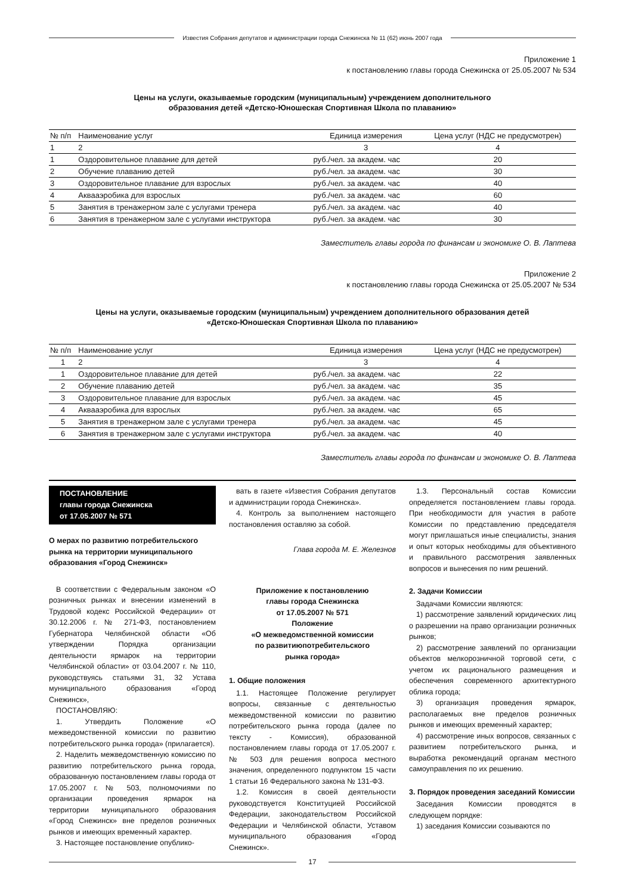Известия Собрания депутатов и администрации города Снежинска № 11 (62) июнь 2007 года
Приложение 1
к постановлению главы города Снежинска от 25.05.2007 № 534
Цены на услуги, оказываемые городским (муниципальным) учреждением дополнительного
образования детей «Детско-Юношеская Спортивная Школа по плаванию»
| № п/п | Наименование услуг | Единица измерения | Цена услуг (НДС не предусмотрен) |
| --- | --- | --- | --- |
| 1 | 2 | 3 | 4 |
| 1 | Оздоровительное плавание для детей | руб./чел. за академ. час | 20 |
| 2 | Обучение плаванию детей | руб./чел. за академ. час | 30 |
| 3 | Оздоровительное плавание для взрослых | руб./чел. за академ. час | 40 |
| 4 | Аквааэробика для взрослых | руб./чел. за академ. час | 60 |
| 5 | Занятия в тренажерном зале с услугами тренера | руб./чел. за академ. час | 40 |
| 6 | Занятия в тренажерном зале с услугами инструктора | руб./чел. за академ. час | 30 |
Заместитель главы города по финансам и экономике О. В. Лаптева
Приложение 2
к постановлению главы города Снежинска от 25.05.2007 № 534
Цены на услуги, оказываемые городским (муниципальным) учреждением дополнительного образования детей
«Детско-Юношеская Спортивная Школа по плаванию»
| № п/п | Наименование услуг | Единица измерения | Цена услуг (НДС не предусмотрен) |
| --- | --- | --- | --- |
| 1 | 2 | 3 | 4 |
| 1 | Оздоровительное плавание для детей | руб./чел. за академ. час | 22 |
| 2 | Обучение плаванию детей | руб./чел. за академ. час | 35 |
| 3 | Оздоровительное плавание для взрослых | руб./чел. за академ. час | 45 |
| 4 | Аквааэробика для взрослых | руб./чел. за академ. час | 65 |
| 5 | Занятия в тренажерном зале с услугами тренера | руб./чел. за академ. час | 45 |
| 6 | Занятия в тренажерном зале с услугами инструктора | руб./чел. за академ. час | 40 |
Заместитель главы города по финансам и экономике О. В. Лаптева
ПОСТАНОВЛЕНИЕ
главы города Снежинска
от 17.05.2007 № 571
О мерах по развитию потребительского рынка на территории муниципального образования «Город Снежинск»
В соответствии с Федеральным законом «О розничных рынках и внесении изменений в Трудовой кодекс Российской Федерации» от 30.12.2006 г. № 271-ФЗ, постановлением Губернатора Челябинской области «Об утверждении Порядка организации деятельности ярмарок на территории Челябинской области» от 03.04.2007 г. № 110, руководствуясь статьями 31, 32 Устава муниципального образования «Город Снежинск»,
ПОСТАНОВЛЯЮ:
1. Утвердить Положение «О межведомственной комиссии по развитию потребительского рынка города» (прилагается).
2. Наделить межведомственную комиссию по развитию потребительского рынка города, образованную постановлением главы города от 17.05.2007 г. № 503, полномочиями по организации проведения ярмарок на территории муниципального образования «Город Снежинск» вне пределов розничных рынков и имеющих временный характер.
3. Настоящее постановление опублико-
вать в газете «Известия Собрания депутатов и администрации города Снежинска».
4. Контроль за выполнением настоящего постановления оставляю за собой.
Глава города М. Е. Железнов
Приложение к постановлению
главы города Снежинска
от 17.05.2007 № 571
Положение
«О межведомственной комиссии
по развитиюпотребительского
рынка города»
1. Общие положения
1.1. Настоящее Положение регулирует вопросы, связанные с деятельностью межведомственной комиссии по развитию потребительского рынка города (далее по тексту - Комиссия), образованной постановлением главы города от 17.05.2007 г. № 503 для решения вопроса местного значения, определенного подпунктом 15 части 1 статьи 16 Федерального закона № 131-ФЗ.
1.2. Комиссия в своей деятельности руководствуется Конституцией Российской Федерации, законодательством Российской Федерации и Челябинской области, Уставом муниципального образования «Город Снежинск».
1.3. Персональный состав Комиссии определяется постановлением главы города. При необходимости для участия в работе Комиссии по представлению председателя могут приглашаться иные специалисты, знания и опыт которых необходимы для объективного и правильного рассмотрения заявленных вопросов и вынесения по ним решений.
2. Задачи Комиссии
Задачами Комиссии являются:
1) рассмотрение заявлений юридических лиц о разрешении на право организации розничных рынков;
2) рассмотрение заявлений по организации объектов мелкорозничной торговой сети, с учетом их рационального размещения и обеспечения современного архитектурного облика города;
3) организация проведения ярмарок, располагаемых вне пределов розничных рынков и имеющих временный характер;
4) рассмотрение иных вопросов, связанных с развитием потребительского рынка, и выработка рекомендаций органам местного самоуправления по их решению.
3. Порядок проведения заседаний Комиссии
Заседания Комиссии проводятся в следующем порядке:
1) заседания Комиссии созываются по
17